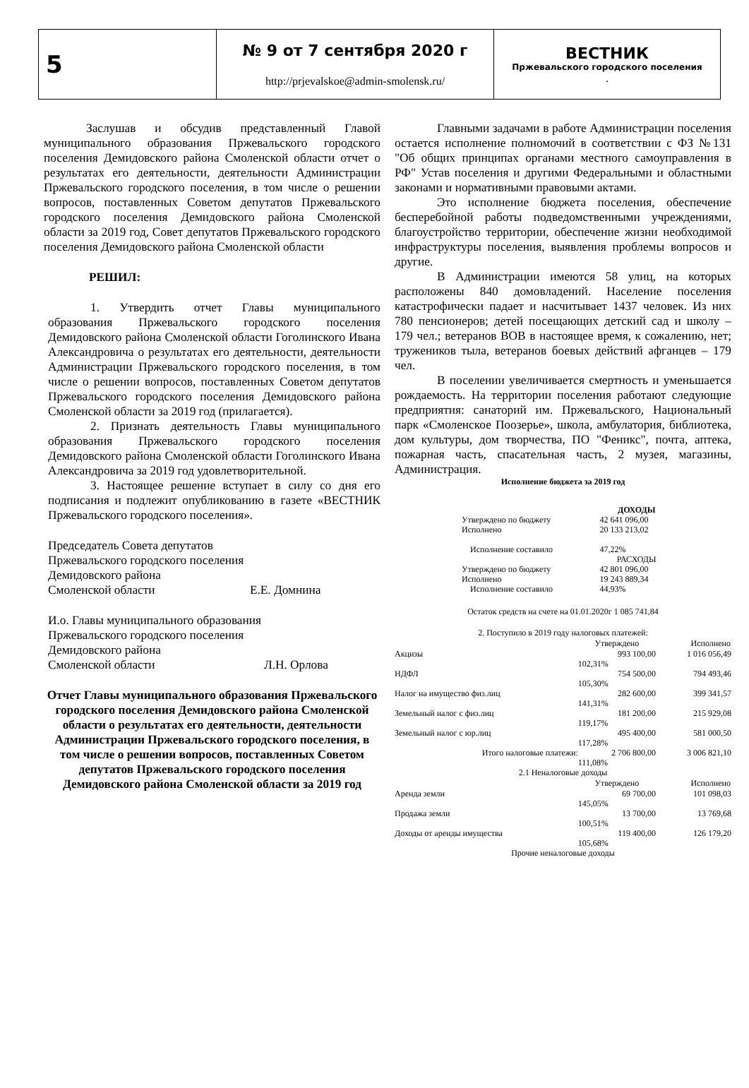| 5 | № 9 от 7 сентября 2020 г http://prjevalskoe@admin-smolensk.ru/ | ВЕСТНИК Пржевальского городского поселения . |
Заслушав и обсудив представленный Главой муниципального образования Пржевальского городского поселения Демидовского района Смоленской области отчет о результатах его деятельности, деятельности Администрации Пржевальского городского поселения, в том числе о решении вопросов, поставленных Советом депутатов Пржевальского городского поселения Демидовского района Смоленской области за 2019 год, Совет депутатов Пржевальского городского поселения Демидовского района Смоленской области
РЕШИЛ:
1. Утвердить отчет Главы муниципального образования Пржевальского городского поселения Демидовского района Смоленской области Гоголинского Ивана Александровича о результатах его деятельности, деятельности Администрации Пржевальского городского поселения, в том числе о решении вопросов, поставленных Советом депутатов Пржевальского городского поселения Демидовского района Смоленской области за 2019 год (прилагается).
2. Признать деятельность Главы муниципального образования Пржевальского городского поселения Демидовского района Смоленской области Гоголинского Ивана Александровича за 2019 год удовлетворительной.
3. Настоящее решение вступает в силу со дня его подписания и подлежит опубликованию в газете «ВЕСТНИК Пржевальского городского поселения».
Председатель Совета депутатов
Пржевальского городского поселения
Демидовского района
Смоленской области Е.Е. Домнина
И.о. Главы муниципального образования
Пржевальского городского поселения
Демидовского района
Смоленской области Л.Н. Орлова
Отчет Главы муниципального образования Пржевальского городского поселения Демидовского района Смоленской области о результатах его деятельности, деятельности Администрации Пржевальского городского поселения, в том числе о решении вопросов, поставленных Советом депутатов Пржевальского городского поселения Демидовского района Смоленской области за 2019 год
Главными задачами в работе Администрации поселения остается исполнение полномочий в соответствии с ФЗ №131 "Об общих принципах органами местного самоуправления в РФ" Устав поселения и другими Федеральными и областными законами и нормативными правовыми актами.
Это исполнение бюджета поселения, обеспечение бесперебойной работы подведомственными учреждениями, благоустройство территории, обеспечение жизни необходимой инфраструктуры поселения, выявления проблемы вопросов и другие.
В Администрации имеются 58 улиц, на которых расположены 840 домовладений. Население поселения катастрофически падает и насчитывает 1437 человек. Из них 780 пенсионеров; детей посещающих детский сад и школу – 179 чел.; ветеранов ВОВ в настоящее время, к сожалению, нет; тружеников тыла, ветеранов боевых действий афганцев – 179 чел.
В поселении увеличивается смертность и уменьшается рождаемость. На территории поселения работают следующие предприятия: санаторий им. Пржевальского, Национальный парк «Смоленское Поозерье», школа, амбулатория, библиотека, дом культуры, дом творчества, ПО "Феникс", почта, аптека, пожарная часть, спасательная часть, 2 музея, магазины, Администрация.
Исполнение бюджета за 2019 год
| | ДОХОДЫ |
| Утверждено по бюджету | 42 641 096,00 |
| Исполнено | 20 133 213,02 |
| Исполнение составило | 47,22% |
| | РАСХОДЫ |
| Утверждено по бюджету | 42 801 096,00 |
| Исполнено | 19 243 889,34 |
| Исполнение составило | 44,93% |
Остаток средств на счете на 01.01.2020г 1 085 741,84
2. Поступило в 2019 году налоговых платежей:
| | Утверждено | Исполнено |
| --- | --- | --- |
| Акцизы | 993 100,00 | 1 016 056,49 |
| | 102,31% | |
| НДФЛ | 754 500,00 | 794 493,46 |
| | 105,30% | |
| Налог на имущество физ.лиц | 282 600,00 | 399 341,57 |
| | 141,31% | |
| Земельный налог с физ.лиц | 181 200,00 | 215 929,08 |
| | 119,17% | |
| Земельный налог с юр.лиц | 495 400,00 | 581 000,50 |
| | 117,28% | |
| Итого налоговые платежи: | 2 706 800,00 | 3 006 821,10 |
| | 111,08% | |
| 2.1 Неналоговые доходы | | |
| | Утверждено | Исполнено |
| Аренда земли | 69 700,00 | 101 098,03 |
| | 145,05% | |
| Продажа земли | 13 700,00 | 13 769,68 |
| | 100,51% | |
| Доходы от аренды имущества | 119 400,00 | 126 179,20 |
| | 105,68% | |
| Прочие неналоговые доходы | | |